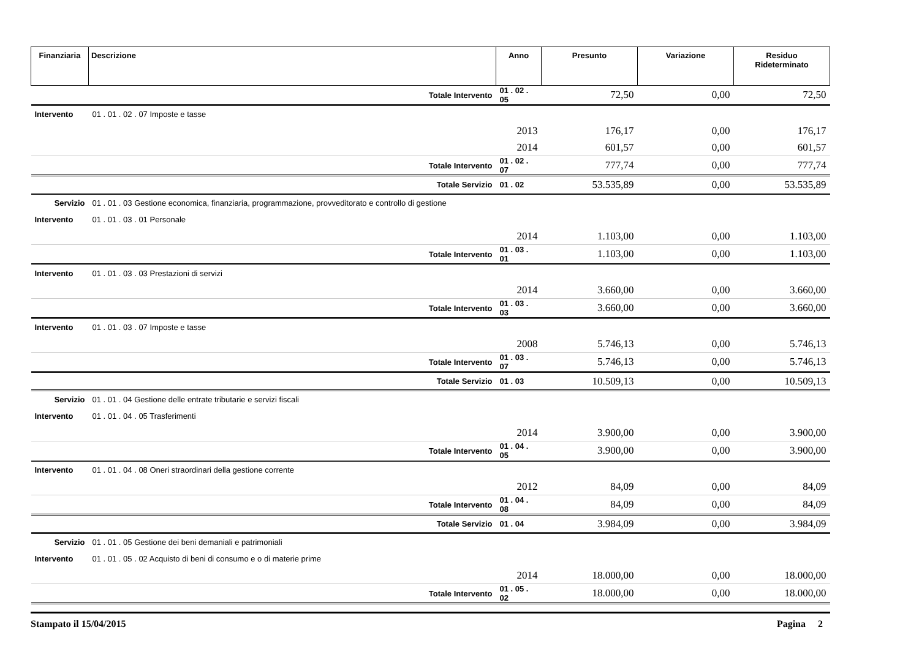| Finanziaria | Descrizione | Anno | Presunto | Variazione | Residuo Rideterminato |
| --- | --- | --- | --- | --- | --- |
| | Totale Intervento | 01 . 02 . 05 | 72,50 | 0,00 | 72,50 |
| Intervento | 01 . 01 . 02 . 07 Imposte e tasse | | | | |
| | | 2013 | 176,17 | 0,00 | 176,17 |
| | | 2014 | 601,57 | 0,00 | 601,57 |
| | Totale Intervento | 01 . 02 . 07 | 777,74 | 0,00 | 777,74 |
| | Totale Servizio | 01 . 02 | 53.535,89 | 0,00 | 53.535,89 |
| Servizio | 01 . 01 . 03 Gestione economica, finanziaria, programmazione, provveditorato e controllo di gestione | | | | |
| Intervento | 01 . 01 . 03 . 01 Personale | | | | |
| | | 2014 | 1.103,00 | 0,00 | 1.103,00 |
| | Totale Intervento | 01 . 03 . 01 | 1.103,00 | 0,00 | 1.103,00 |
| Intervento | 01 . 01 . 03 . 03 Prestazioni di servizi | | | | |
| | | 2014 | 3.660,00 | 0,00 | 3.660,00 |
| | Totale Intervento | 01 . 03 . 03 | 3.660,00 | 0,00 | 3.660,00 |
| Intervento | 01 . 01 . 03 . 07 Imposte e tasse | | | | |
| | | 2008 | 5.746,13 | 0,00 | 5.746,13 |
| | Totale Intervento | 01 . 03 . 07 | 5.746,13 | 0,00 | 5.746,13 |
| | Totale Servizio | 01 . 03 | 10.509,13 | 0,00 | 10.509,13 |
| Servizio | 01 . 01 . 04 Gestione delle entrate tributarie e servizi fiscali | | | | |
| Intervento | 01 . 01 . 04 . 05 Trasferimenti | | | | |
| | | 2014 | 3.900,00 | 0,00 | 3.900,00 |
| | Totale Intervento | 01 . 04 . 05 | 3.900,00 | 0,00 | 3.900,00 |
| Intervento | 01 . 01 . 04 . 08 Oneri straordinari della gestione corrente | | | | |
| | | 2012 | 84,09 | 0,00 | 84,09 |
| | Totale Intervento | 01 . 04 . 08 | 84,09 | 0,00 | 84,09 |
| | Totale Servizio | 01 . 04 | 3.984,09 | 0,00 | 3.984,09 |
| Servizio | 01 . 01 . 05 Gestione dei beni demaniali e patrimoniali | | | | |
| Intervento | 01 . 01 . 05 . 02 Acquisto di beni di consumo e o di materie prime | | | | |
| | | 2014 | 18.000,00 | 0,00 | 18.000,00 |
| | Totale Intervento | 01 . 05 . 02 | 18.000,00 | 0,00 | 18.000,00 |
Stampato il 15/04/2015 Pagina 2